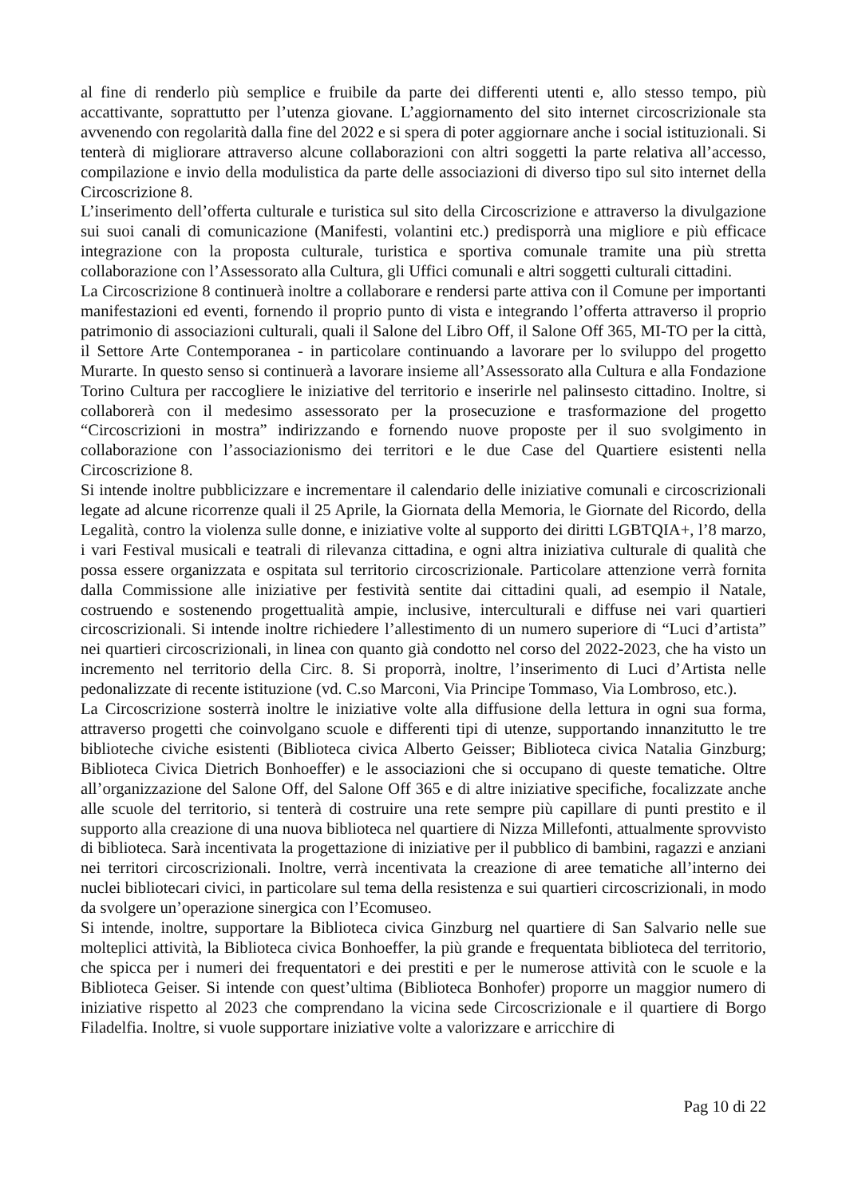al fine di renderlo più semplice e fruibile da parte dei differenti utenti e, allo stesso tempo, più accattivante, soprattutto per l’utenza giovane. L’aggiornamento del sito internet circoscrizionale sta avvenendo con regolarità dalla fine del 2022 e si spera di poter aggiornare anche i social istituzionali. Si tenterà di migliorare attraverso alcune collaborazioni con altri soggetti la parte relativa all’accesso, compilazione e invio della modulistica da parte delle associazioni di diverso tipo sul sito internet della Circoscrizione 8.
L’inserimento dell’offerta culturale e turistica sul sito della Circoscrizione e attraverso la divulgazione sui suoi canali di comunicazione (Manifesti, volantini etc.) predisporrà una migliore e più efficace integrazione con la proposta culturale, turistica e sportiva comunale tramite una più stretta collaborazione con l’Assessorato alla Cultura, gli Uffici comunali e altri soggetti culturali cittadini.
La Circoscrizione 8 continuerà inoltre a collaborare e rendersi parte attiva con il Comune per importanti manifestazioni ed eventi, fornendo il proprio punto di vista e integrando l’offerta attraverso il proprio patrimonio di associazioni culturali, quali il Salone del Libro Off, il Salone Off 365, MI-TO per la città, il Settore Arte Contemporanea - in particolare continuando a lavorare per lo sviluppo del progetto Murarte. In questo senso si continuerà a lavorare insieme all’Assessorato alla Cultura e alla Fondazione Torino Cultura per raccogliere le iniziative del territorio e inserirle nel palinsesto cittadino. Inoltre, si collaborerà con il medesimo assessorato per la prosecuzione e trasformazione del progetto “Circoscrizioni in mostra” indirizzando e fornendo nuove proposte per il suo svolgimento in collaborazione con l’associazionismo dei territori e le due Case del Quartiere esistenti nella Circoscrizione 8.
Si intende inoltre pubblicizzare e incrementare il calendario delle iniziative comunali e circoscrizionali legate ad alcune ricorrenze quali il 25 Aprile, la Giornata della Memoria, le Giornate del Ricordo, della Legalità, contro la violenza sulle donne, e iniziative volte al supporto dei diritti LGBTQIA+, l’8 marzo, i vari Festival musicali e teatrali di rilevanza cittadina, e ogni altra iniziativa culturale di qualità che possa essere organizzata e ospitata sul territorio circoscrizionale. Particolare attenzione verrà fornita dalla Commissione alle iniziative per festività sentite dai cittadini quali, ad esempio il Natale, costruendo e sostenendo progettualità ampie, inclusive, interculturali e diffuse nei vari quartieri circoscrizionali. Si intende inoltre richiedere l’allestimento di un numero superiore di “Luci d’artista” nei quartieri circoscrizionali, in linea con quanto già condotto nel corso del 2022-2023, che ha visto un incremento nel territorio della Circ. 8. Si proporrà, inoltre, l’inserimento di Luci d’Artista nelle pedonalizzate di recente istituzione (vd. C.so Marconi, Via Principe Tommaso, Via Lombroso, etc.).
La Circoscrizione sosterrà inoltre le iniziative volte alla diffusione della lettura in ogni sua forma, attraverso progetti che coinvolgano scuole e differenti tipi di utenze, supportando innanzitutto le tre biblioteche civiche esistenti (Biblioteca civica Alberto Geisser; Biblioteca civica Natalia Ginzburg; Biblioteca Civica Dietrich Bonhoeffer) e le associazioni che si occupano di queste tematiche. Oltre all’organizzazione del Salone Off, del Salone Off 365 e di altre iniziative specifiche, focalizzate anche alle scuole del territorio, si tenterà di costruire una rete sempre più capillare di punti prestito e il supporto alla creazione di una nuova biblioteca nel quartiere di Nizza Millefonti, attualmente sprovvisto di biblioteca. Sarà incentivata la progettazione di iniziative per il pubblico di bambini, ragazzi e anziani nei territori circoscrizionali. Inoltre, verrà incentivata la creazione di aree tematiche all’interno dei nuclei bibliotecari civici, in particolare sul tema della resistenza e sui quartieri circoscrizionali, in modo da svolgere un’operazione sinergica con l’Ecomuseo.
Si intende, inoltre, supportare la Biblioteca civica Ginzburg nel quartiere di San Salvario nelle sue molteplici attività, la Biblioteca civica Bonhoeffer, la più grande e frequentata biblioteca del territorio, che spicca per i numeri dei frequentatori e dei prestiti e per le numerose attività con le scuole e la Biblioteca Geiser. Si intende con quest’ultima (Biblioteca Bonhofer) proporre un maggior numero di iniziative rispetto al 2023 che comprendano la vicina sede Circoscrizionale e il quartiere di Borgo Filadelfia. Inoltre, si vuole supportare iniziative volte a valorizzare e arricchire di
Pag 10 di 22